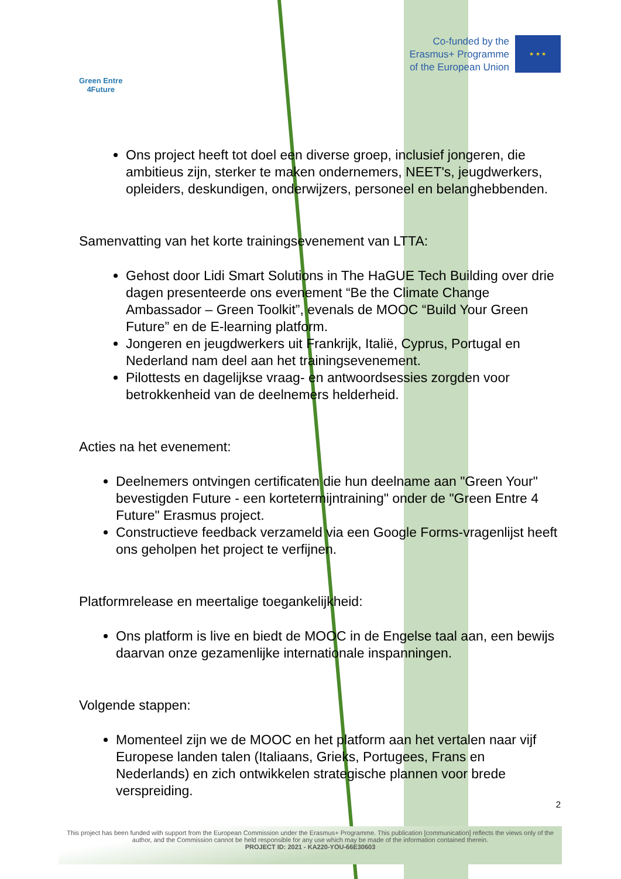Green Entre
4Future
Co-funded by the
Erasmus+ Programme
of the European Union
★ ★ ★
Ons project heeft tot doel een diverse groep, inclusief jongeren, die ambitieus zijn, sterker te maken ondernemers, NEET's, jeugdwerkers, opleiders, deskundigen, onderwijzers, personeel en belanghebbenden.
Samenvatting van het korte trainingsevenement van LTTA:
Gehost door Lidi Smart Solutions in The HaGUE Tech Building over drie dagen presenteerde ons evenement “Be the Climate Change Ambassador – Green Toolkit”, evenals de MOOC “Build Your Green Future” en de E-learning platform.
Jongeren en jeugdwerkers uit Frankrijk, Italië, Cyprus, Portugal en Nederland nam deel aan het trainingsevenement.
Pilottests en dagelijkse vraag- en antwoordsessies zorgden voor betrokkenheid van de deelnemers helderheid.
Acties na het evenement:
Deelnemers ontvingen certificaten die hun deelname aan "Green Your" bevestigden Future - een kortetermijntraining" onder de "Green Entre 4 Future" Erasmus project.
Constructieve feedback verzameld via een Google Forms-vragenlijst heeft ons geholpen het project te verfijnen.
Platformrelease en meertalige toegankelijkheid:
Ons platform is live en biedt de MOOC in de Engelse taal aan, een bewijs daarvan onze gezamenlijke internationale inspanningen.
Volgende stappen:
Momenteel zijn we de MOOC en het platform aan het vertalen naar vijf Europese landen talen (Italiaans, Grieks, Portugees, Frans en Nederlands) en zich ontwikkelen strategische plannen voor brede verspreiding.
2
This project has been funded with support from the European Commission under the Erasmus+ Programme. This publication [communication] reflects the views only of the author, and the Commission cannot be held responsible for any use which may be made of the information contained therein.
PROJECT ID: 2021 - KA220-YOU-66E30603